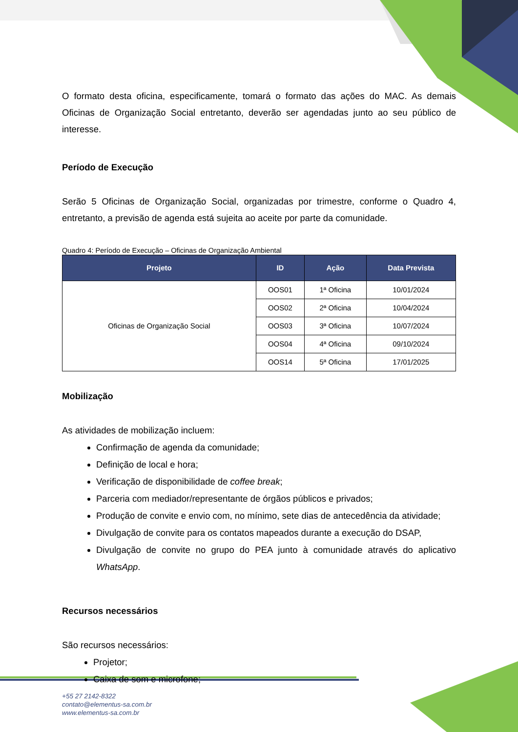O formato desta oficina, especificamente, tomará o formato das ações do MAC. As demais Oficinas de Organização Social entretanto, deverão ser agendadas junto ao seu público de interesse.
Período de Execução
Serão 5 Oficinas de Organização Social, organizadas por trimestre, conforme o Quadro 4, entretanto, a previsão de agenda está sujeita ao aceite por parte da comunidade.
Quadro 4: Período de Execução – Oficinas de Organização Ambiental
| Projeto | ID | Ação | Data Prevista |
| --- | --- | --- | --- |
| Oficinas de Organização Social | OOS01 | 1ª Oficina | 10/01/2024 |
| | OOS02 | 2ª Oficina | 10/04/2024 |
| | OOS03 | 3ª Oficina | 10/07/2024 |
| | OOS04 | 4ª Oficina | 09/10/2024 |
| | OOS14 | 5ª Oficina | 17/01/2025 |
Mobilização
As atividades de mobilização incluem:
Confirmação de agenda da comunidade;
Definição de local e hora;
Verificação de disponibilidade de coffee break;
Parceria com mediador/representante de órgãos públicos e privados;
Produção de convite e envio com, no mínimo, sete dias de antecedência da atividade;
Divulgação de convite para os contatos mapeados durante a execução do DSAP,
Divulgação de convite no grupo do PEA junto à comunidade através do aplicativo WhatsApp.
Recursos necessários
São recursos necessários:
Projetor;
Caixa de som e microfone;
+55 27 2142-8322
contato@elementus-sa.com.br
www.elementus-sa.com.br